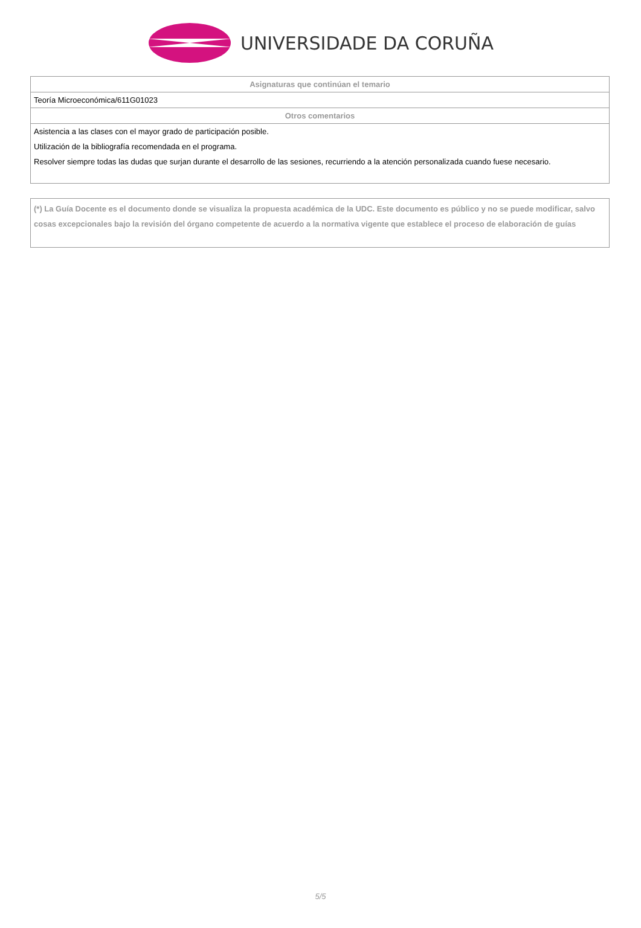UNIVERSIDADE DA CORUÑA
| Asignaturas que continúan el temario |
| --- |
| Teoría Microeconómica/611G01023 |
| Otros comentarios |
| Asistencia a las clases con el mayor grado de participación posible. Utilización de la bibliografía recomendada en el programa. Resolver siempre todas las dudas que surjan durante el desarrollo de las sesiones, recurriendo a la atención personalizada cuando fuese necesario. |
(*) La Guía Docente es el documento donde se visualiza la propuesta académica de la UDC. Este documento es público y no se puede modificar, salvo cosas excepcionales bajo la revisión del órgano competente de acuerdo a la normativa vigente que establece el proceso de elaboración de guías
5/5